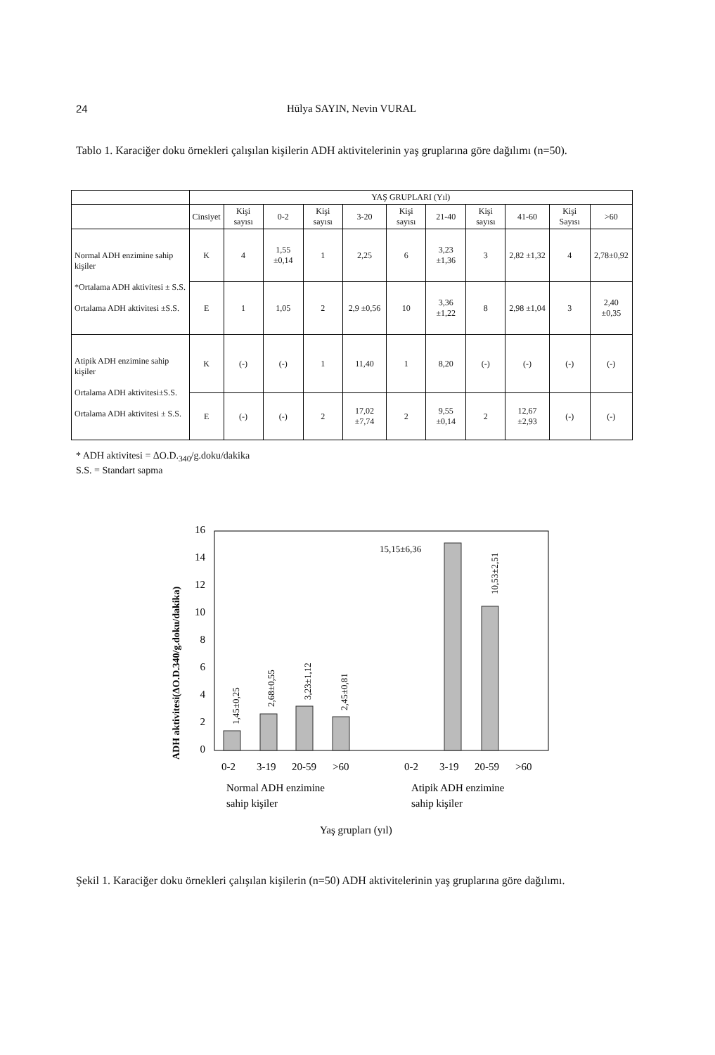24 Hülya SAYIN, Nevin VURAL
Tablo 1. Karaciğer doku örnekleri çalışılan kişilerin ADH aktivitelerinin yaş gruplarına göre dağılımı (n=50).
| | YAŞ GRUPLARI (Yıl) | | | | | | | | | | |
| --- | --- | --- | --- | --- | --- | --- | --- | --- | --- | --- | --- |
| | Cinsiyet | Kişi sayısı | 0-2 | Kişi sayısı | 3-20 | Kişi sayısı | 21-40 | Kişi sayısı | 41-60 | Kişi Sayısı | >60 |
| Normal ADH enzimine sahip kişiler *Ortalama ADH aktivitesi ± S.S. Ortalama ADH aktivitesi ±S.S. | K | 4 | 1,55 ±0,14 | 1 | 2,25 | 6 | 3,23 ±1,36 | 3 | 2,82 ±1,32 | 4 | 2,78±0,92 |
| | E | 1 | 1,05 | 2 | 2,9 ±0,56 | 10 | 3,36 ±1,22 | 8 | 2,98 ±1,04 | 3 | 2,40 ±0,35 |
| Atipik ADH enzimine sahip kişiler Ortalama ADH aktivitesi±S.S. Ortalama ADH aktivitesi ± S.S. | K | (-) | (-) | 1 | 11,40 | 1 | 8,20 | (-) | (-) | (-) | (-) |
| | E | (-) | (-) | 2 | 17,02 ±7,74 | 2 | 9,55 ±0,14 | 2 | 12,67 ±2,93 | (-) | (-) |
* ADH aktivitesi = ΔO.D.<sub>340</sub>/g.doku/dakika
S.S. = Standart sapma
ADH aktivitesi(ΔO.D.340/g.doku/dakika)
0
2
4
6
8
10
12
14
16
1,45±0,25
2,68±0,55
3,23±1,12
2,45±0,81
15,15±6,36
10,53±2,51
0-2
3-19
20-59
>60
0-2
3-19
20-59
>60
Normal ADH enzimine
sahip kişiler
Atipik ADH enzimine
sahip kişiler
Yaş grupları (yıl)
Şekil 1. Karaciğer doku örnekleri çalışılan kişilerin (n=50) ADH aktivitelerinin yaş gruplarına göre dağılımı.